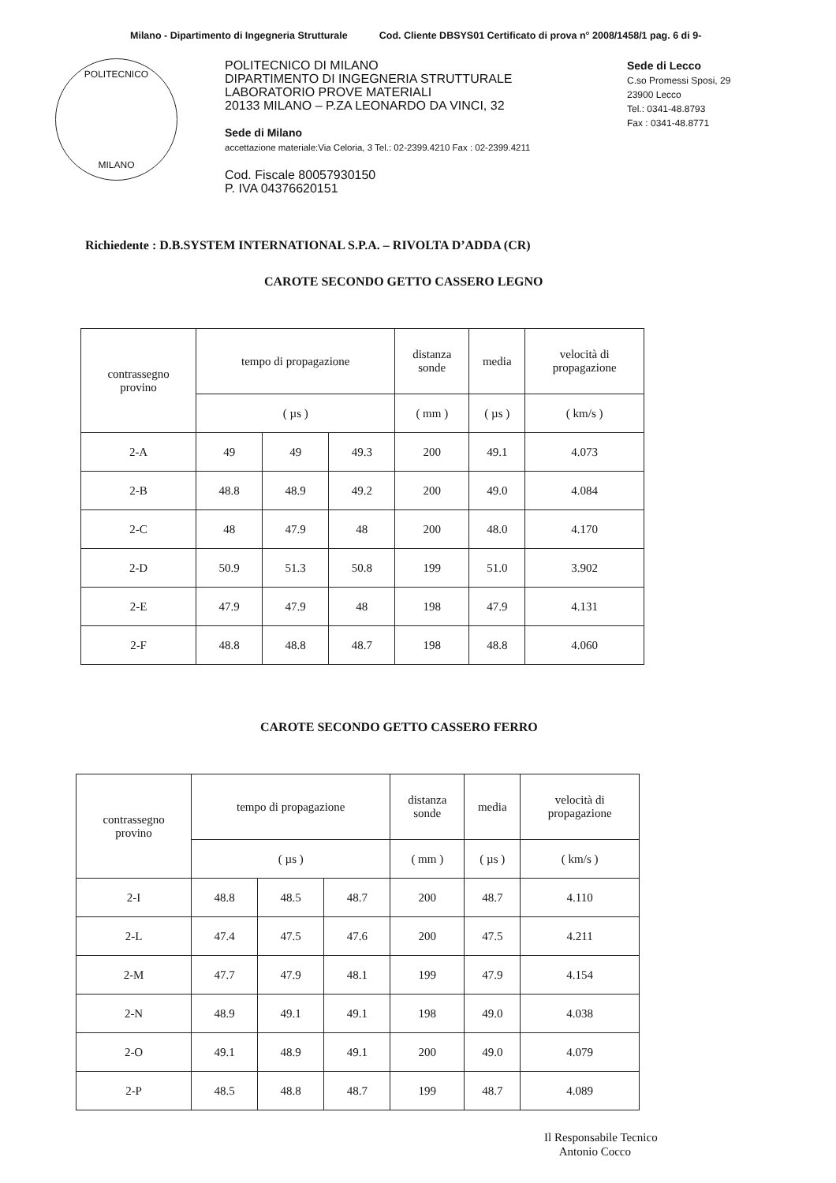Milano - Dipartimento di Ingegneria Strutturale Cod. Cliente DBSYS01 Certificato di prova n° 2008/1458/1 pag. 6 di 9-
POLITECNICO
MILANO
POLITECNICO DI MILANO
DIPARTIMENTO DI INGEGNERIA STRUTTURALE
LABORATORIO PROVE MATERIALI
20133 MILANO – P.ZA LEONARDO DA VINCI, 32
Sede di Milano
accettazione materiale:Via Celoria, 3 Tel.: 02-2399.4210 Fax : 02-2399.4211
Cod. Fiscale 80057930150
P. IVA 04376620151
Sede di Lecco
C.so Promessi Sposi, 29
23900 Lecco
Tel.: 0341-48.8793
Fax : 0341-48.8771
Richiedente : D.B.SYSTEM INTERNATIONAL S.P.A. – RIVOLTA D’ADDA (CR)
CAROTE SECONDO GETTO CASSERO LEGNO
| contrassegno provino | tempo di propagazione | | | distanza sonde | media | velocità di propagazione |
| --- | --- | --- | --- | --- | --- | --- |
| | ( µs ) | | | ( mm ) | ( µs ) | ( km/s ) |
| 2-A | 49 | 49 | 49.3 | 200 | 49.1 | 4.073 |
| 2-B | 48.8 | 48.9 | 49.2 | 200 | 49.0 | 4.084 |
| 2-C | 48 | 47.9 | 48 | 200 | 48.0 | 4.170 |
| 2-D | 50.9 | 51.3 | 50.8 | 199 | 51.0 | 3.902 |
| 2-E | 47.9 | 47.9 | 48 | 198 | 47.9 | 4.131 |
| 2-F | 48.8 | 48.8 | 48.7 | 198 | 48.8 | 4.060 |
CAROTE SECONDO GETTO CASSERO FERRO
| contrassegno provino | tempo di propagazione | | | distanza sonde | media | velocità di propagazione |
| --- | --- | --- | --- | --- | --- | --- |
| | ( µs ) | | | ( mm ) | ( µs ) | ( km/s ) |
| 2-I | 48.8 | 48.5 | 48.7 | 200 | 48.7 | 4.110 |
| 2-L | 47.4 | 47.5 | 47.6 | 200 | 47.5 | 4.211 |
| 2-M | 47.7 | 47.9 | 48.1 | 199 | 47.9 | 4.154 |
| 2-N | 48.9 | 49.1 | 49.1 | 198 | 49.0 | 4.038 |
| 2-O | 49.1 | 48.9 | 49.1 | 200 | 49.0 | 4.079 |
| 2-P | 48.5 | 48.8 | 48.7 | 199 | 48.7 | 4.089 |
Il Responsabile Tecnico
Antonio Cocco